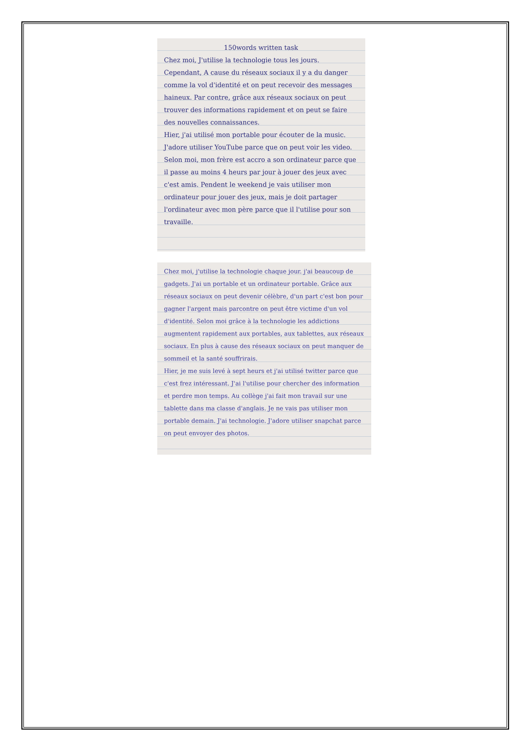150words written task
Chez moi, J'utilise la technologie tous les jours. Cependant, A cause du réseaux sociaux il y a du danger comme la vol d'identité et on peut recevoir des messages haineux. Par contre, grâce aux réseaux sociaux on peut trouver des informations rapidement et on peut se faire des nouvelles connaissances.
Hier, j'ai utilisé mon portable pour écouter de la music. J'adore utiliser YouTube parce que on peut voir les video. Selon moi, mon frère est accro a son ordinateur parce que il passe au moins 4 heurs par jour à jouer des jeux avec c'est amis. Pendent le weekend je vais utiliser mon ordinateur pour jouer des jeux, mais je doit partager l'ordinateur avec mon père parce que il l'utilise pour son travaille.
Chez moi, j'utilise la technologie chaque jour. j'ai beaucoup de gadgets. J'ai un portable et un ordinateur portable. Grâce aux réseaux sociaux on peut devenir célèbre, d'un part c'est bon pour gagner l'argent mais parcontre on peut être victime d'un vol d'identité. Selon moi grâce à la technologie les addictions augmentent rapidement aux portables, aux tablettes, aux réseaux sociaux. En plus à cause des réseaux sociaux on peut manquer de sommeil et la santé souffrirais.
Hier, je me suis levé à sept heurs et j'ai utilisé twitter parce que c'est frez intéressant. J'ai l'utilise pour chercher des information et perdre mon temps. Au collège j'ai fait mon travail sur une tablette dans ma classe d'anglais. Je ne vais pas utiliser mon portable demain. J'ai technologie. J'adore utiliser snapchat parce on peut envoyer des photos.